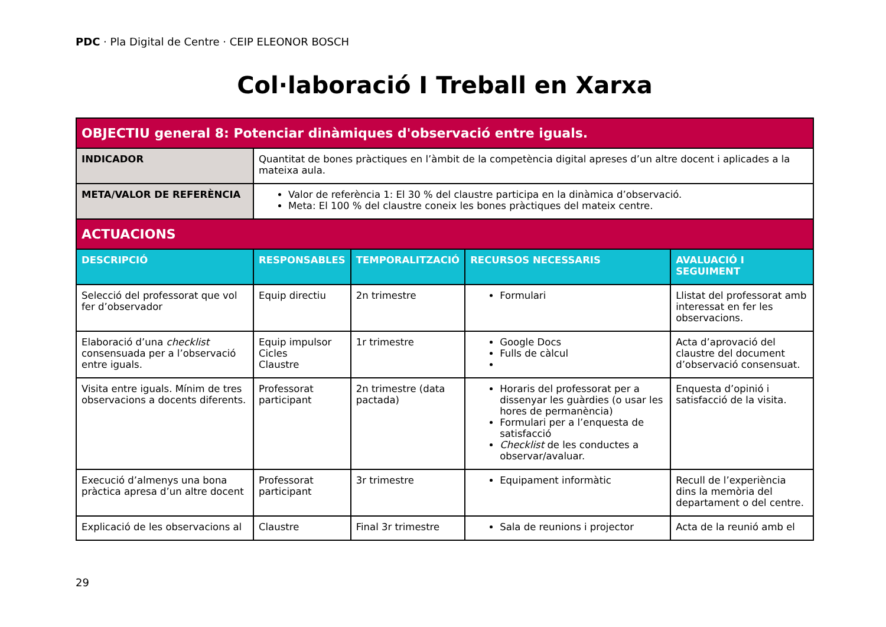PDC · Pla Digital de Centre · CEIP ELEONOR BOSCH
Col·laboració I Treball en Xarxa
| OBJECTIU general 8: Potenciar dinàmiques d'observació entre iguals. | | | | |
| INDICADOR | Quantitat de bones pràctiques en l’àmbit de la competència digital apreses d’un altre docent i aplicades a la mateixa aula. | | | |
| META/VALOR DE REFERÈNCIA | Valor de referència 1: El 30 % del claustre participa en la dinàmica d’observació. Meta: El 100 % del claustre coneix les bones pràctiques del mateix centre. | | | |
| ACTUACIONS | | | | |
| DESCRIPCIÓ | RESPONSABLES | TEMPORALITZACIÓ | RECURSOS NECESSARIS | AVALUACIÓ I SEGUIMENT |
| Selecció del professorat que vol fer d’observador | Equip directiu | 2n trimestre | Formulari | Llistat del professorat amb interessat en fer les observacions. |
| Elaboració d’una checklist consensuada per a l’observació entre iguals. | Equip impulsor Cicles Claustre | 1r trimestre | Google Docs Fulls de càlcul | Acta d’aprovació del claustre del document d’observació consensuat. |
| Visita entre iguals. Mínim de tres observacions a docents diferents. | Professorat participant | 2n trimestre (data pactada) | Horaris del professorat per a dissenyar les guàrdies (o usar les hores de permanència) Formulari per a l’enquesta de satisfacció Checklist de les conductes a observar/avaluar. | Enquesta d’opinió i satisfacció de la visita. |
| Execució d’almenys una bona pràctica apresa d’un altre docent | Professorat participant | 3r trimestre | Equipament informàtic | Recull de l’experiència dins la memòria del departament o del centre. |
| Explicació de les observacions al | Claustre | Final 3r trimestre | Sala de reunions i projector | Acta de la reunió amb el |
29